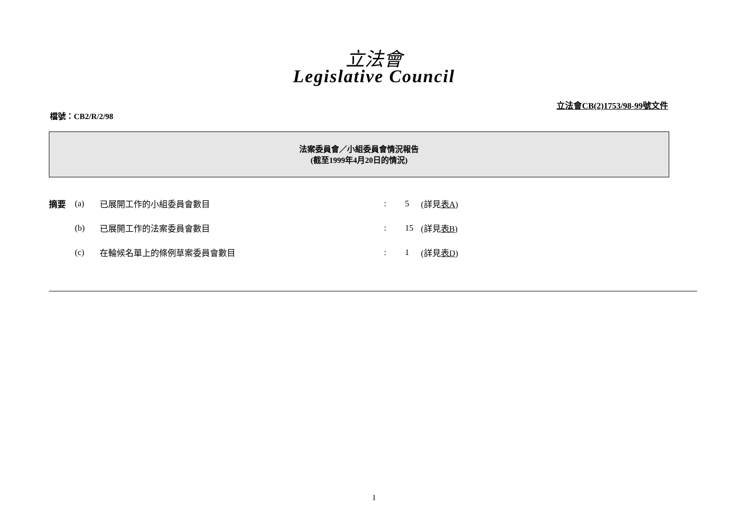立法會
Legislative Council
立法會CB(2)1753/98-99號文件
檔號：CB2/R/2/98
法案委員會／小組委員會情況報告
(截至1999年4月20日的情況)
| 摘要 | (a) | 已展開工作的小組委員會數目 | : | 5 | (詳見 表A ) |
| | (b) | 已展開工作的法案委員會數目 | : | 15 | (詳見 表B ) |
| | (c) | 在輪候名單上的條例草案委員會數目 | : | 1 | (詳見 表D ) |
1